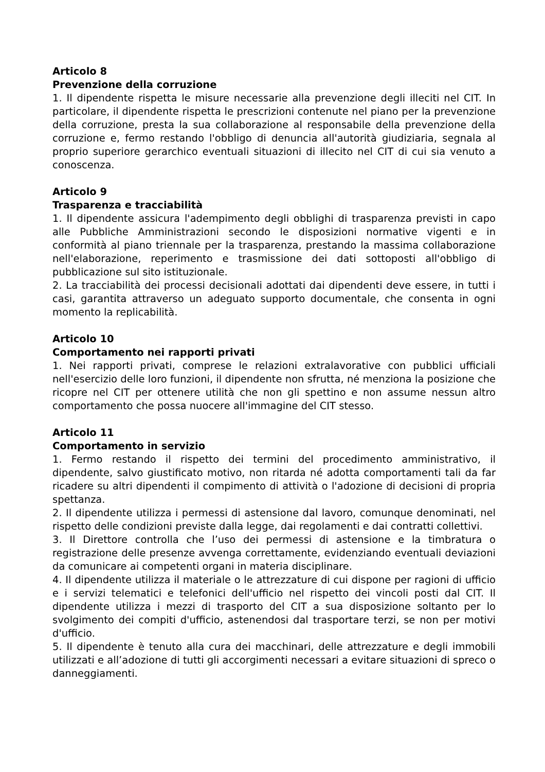Articolo 8
Prevenzione della corruzione
1. Il dipendente rispetta le misure necessarie alla prevenzione degli illeciti nel CIT. In particolare, il dipendente rispetta le prescrizioni contenute nel piano per la prevenzione della corruzione, presta la sua collaborazione al responsabile della prevenzione della corruzione e, fermo restando l'obbligo di denuncia all'autorità giudiziaria, segnala al proprio superiore gerarchico eventuali situazioni di illecito nel CIT di cui sia venuto a conoscenza.
Articolo 9
Trasparenza e tracciabilità
1. Il dipendente assicura l'adempimento degli obblighi di trasparenza previsti in capo alle Pubbliche Amministrazioni secondo le disposizioni normative vigenti e in conformità al piano triennale per la trasparenza, prestando la massima collaborazione nell'elaborazione, reperimento e trasmissione dei dati sottoposti all'obbligo di pubblicazione sul sito istituzionale.
2. La tracciabilità dei processi decisionali adottati dai dipendenti deve essere, in tutti i casi, garantita attraverso un adeguato supporto documentale, che consenta in ogni momento la replicabilità.
Articolo 10
Comportamento nei rapporti privati
1. Nei rapporti privati, comprese le relazioni extralavorative con pubblici ufficiali nell'esercizio delle loro funzioni, il dipendente non sfrutta, né menziona la posizione che ricopre nel CIT per ottenere utilità che non gli spettino e non assume nessun altro comportamento che possa nuocere all'immagine del CIT stesso.
Articolo 11
Comportamento in servizio
1. Fermo restando il rispetto dei termini del procedimento amministrativo, il dipendente, salvo giustificato motivo, non ritarda né adotta comportamenti tali da far ricadere su altri dipendenti il compimento di attività o l'adozione di decisioni di propria spettanza.
2. Il dipendente utilizza i permessi di astensione dal lavoro, comunque denominati, nel rispetto delle condizioni previste dalla legge, dai regolamenti e dai contratti collettivi.
3. Il Direttore controlla che l’uso dei permessi di astensione e la timbratura o registrazione delle presenze avvenga correttamente, evidenziando eventuali deviazioni da comunicare ai competenti organi in materia disciplinare.
4. Il dipendente utilizza il materiale o le attrezzature di cui dispone per ragioni di ufficio e i servizi telematici e telefonici dell'ufficio nel rispetto dei vincoli posti dal CIT. Il dipendente utilizza i mezzi di trasporto del CIT a sua disposizione soltanto per lo svolgimento dei compiti d'ufficio, astenendosi dal trasportare terzi, se non per motivi d'ufficio.
5. Il dipendente è tenuto alla cura dei macchinari, delle attrezzature e degli immobili utilizzati e all’adozione di tutti gli accorgimenti necessari a evitare situazioni di spreco o danneggiamenti.